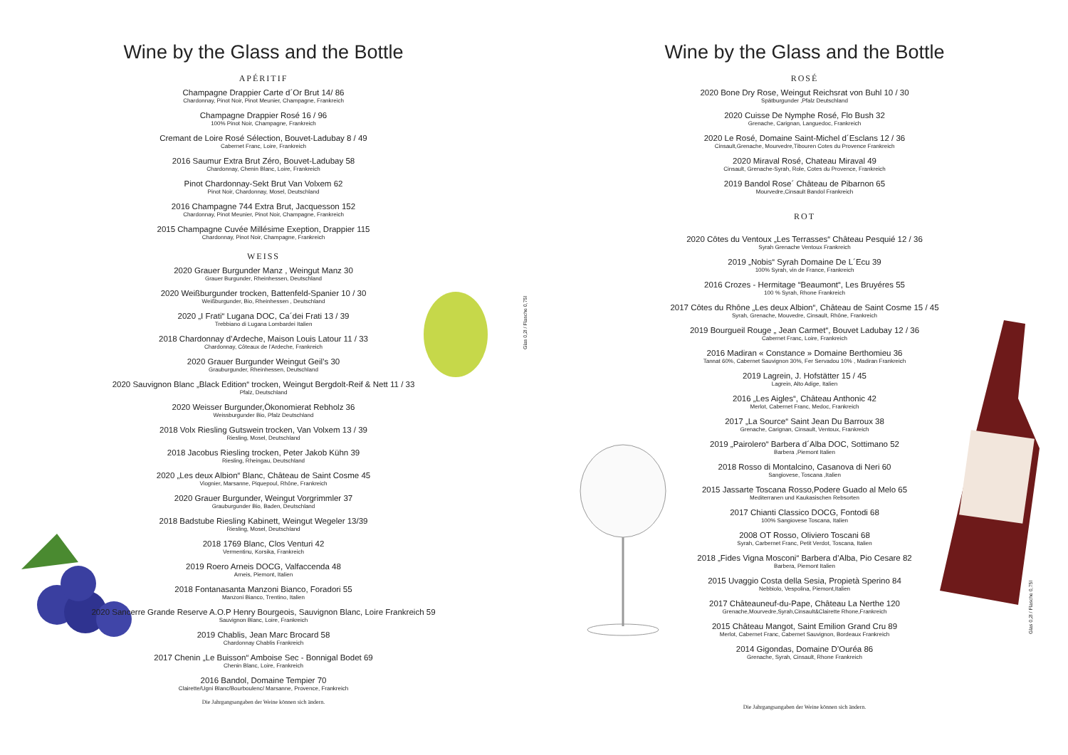Glas 0,2l / Flasche 0,75l
Glas 0,2l / Flasche 0,75l
Wine by the Glass and the Bottle
APÉRITIF
Champagne Drappier Carte d´Or Brut 14/ 86
Chardonnay, Pinot Noir, Pinot Meunier, Champagne, Frankreich
Champagne Drappier Rosé 16 / 96
100% Pinot Noir, Champagne, Frankreich
Cremant de Loire Rosé Sélection, Bouvet-Ladubay 8 / 49
Cabernet Franc, Loire, Frankreich
2016 Saumur Extra Brut Zéro, Bouvet-Ladubay 58
Chardonnay, Chenin Blanc, Loire, Frankreich
Pinot Chardonnay-Sekt Brut Van Volxem 62
Pinot Noir, Chardonnay, Mosel, Deutschland
2016 Champagne 744 Extra Brut, Jacquesson 152
Chardonnay, Pinot Meunier, Pinot Noir, Champagne, Frankreich
2015 Champagne Cuvée Millésime Exeption, Drappier 115
Chardonnay, Pinot Noir, Champagne, Frankreich
WEISS
2020 Grauer Burgunder Manz , Weingut Manz 30
Grauer Burgunder, Rheinhessen, Deutschland
2020 Weißburgunder trocken, Battenfeld-Spanier 10 / 30
Weißburgunder, Bio, Rheinhessen , Deutschland
2020 „I Frati“ Lugana DOC, Ca´dei Frati 13 / 39
Trebbiano di Lugana Lombardei Italien
2018 Chardonnay d’Ardeche, Maison Louis Latour 11 / 33
Chardonnay, Côteaux de l’Ardeche, Frankreich
2020 Grauer Burgunder Weingut Geil’s 30
Grauburgunder, Rheinhessen, Deutschland
2020 Sauvignon Blanc „Black Edition“ trocken, Weingut Bergdolt-Reif & Nett 11 / 33
Pfalz, Deutschland
2020 Weisser Burgunder,Ökonomierat Rebholz 36
Weissburgunder Bio, Pfalz Deutschland
2018 Volx Riesling Gutswein trocken, Van Volxem 13 / 39
Riesling, Mosel, Deutschland
2018 Jacobus Riesling trocken, Peter Jakob Kühn 39
Riesling, Rheingau, Deutschland
2020 „Les deux Albion“ Blanc, Château de Saint Cosme 45
Viognier, Marsanne, Piquepoul, Rhône, Frankreich
2020 Grauer Burgunder, Weingut Vorgrimmler 37
Grauburgunder Bio, Baden, Deutschland
2018 Badstube Riesling Kabinett, Weingut Wegeler 13/39
Riesling, Mosel, Deutschland
2018 1769 Blanc, Clos Venturi 42
Vermentinu, Korsika, Frankreich
2019 Roero Arneis DOCG, Valfaccenda 48
Arneis, Piemont, Italien
2018 Fontanasanta Manzoni Bianco, Foradori 55
Manzoni Bianco, Trentino, Italien
2020 Sancerre Grande Reserve A.O.P Henry Bourgeois, Sauvignon Blanc, Loire Frankreich 59
Sauvignon Blanc, Loire, Frankreich
2019 Chablis, Jean Marc Brocard 58
Chardonnay Chablis Frankreich
2017 Chenin „Le Buisson“ Amboise Sec - Bonnigal Bodet 69
Chenin Blanc, Loire, Frankreich
2016 Bandol, Domaine Tempier 70
Clairette/Ugni Blanc/Bourboulenc/ Marsanne, Provence, Frankreich
Die Jahrgangsangaben der Weine können sich ändern.
Wine by the Glass and the Bottle
ROSÉ
2020 Bone Dry Rose, Weingut Reichsrat von Buhl 10 / 30
Spätburgunder ,Pfalz Deutschland
2020 Cuisse De Nymphe Rosé, Flo Bush 32
Grenache, Carignan, Languedoc, Frankreich
2020 Le Rosé, Domaine Saint-Michel d´Esclans 12 / 36
Cinsault,Grenache, Mourvedre,Tibouren Cotes du Provence Frankreich
2020 Miraval Rosé, Chateau Miraval 49
Cinsault, Grenache-Syrah, Role, Cotes du Provence, Frankreich
2019 Bandol Rose´ Château de Pibarnon 65
Mourvedre,Cinsault Bandol Frankreich
ROT
2020 Côtes du Ventoux „Les Terrasses“ Château Pesquié 12 / 36
Syrah Grenache Ventoux Frankreich
2019 „Nobis“ Syrah Domaine De L´Ecu 39
100% Syrah, vin de France, Frankreich
2016 Crozes - Hermitage “Beaumont“, Les Bruyéres 55
100 % Syrah, Rhone Frankreich
2017 Côtes du Rhône „Les deux Albion“, Château de Saint Cosme 15 / 45
Syrah, Grenache, Mouvedre, Cinsault, Rhône, Frankreich
2019 Bourgueil Rouge „ Jean Carmet“, Bouvet Ladubay 12 / 36
Cabernet Franc, Loire, Frankreich
2016 Madiran « Constance » Domaine Berthomieu 36
Tannat 60%, Cabernet Sauvignon 30%, Fer Servadou 10% , Madiran Frankreich
2019 Lagrein, J. Hofstätter 15 / 45
Lagrein, Alto Adige, Italien
2016 „Les Aigles“, Château Anthonic 42
Merlot, Cabernet Franc, Medoc, Frankreich
2017 „La Source“ Saint Jean Du Barroux 38
Grenache, Carignan, Cinsault, Ventoux, Frankreich
2019 „Pairolero“ Barbera d´Alba DOC, Sottimano 52
Barbera ,Piemont Italien
2018 Rosso di Montalcino, Casanova di Neri 60
Sangiovese, Toscana ,Italien
2015 Jassarte Toscana Rosso,Podere Guado al Melo 65
Mediterranen und Kaukasischen Rebsorten
2017 Chianti Classico DOCG, Fontodi 68
100% Sangiovese Toscana, Italien
2008 OT Rosso, Oliviero Toscani 68
Syrah, Carbernet Franc, Petit Verdot, Toscana, Italien
2018 „Fides Vigna Mosconi“ Barbera d’Alba, Pio Cesare 82
Barbera, Piemont Italien
2015 Uvaggio Costa della Sesia, Propietà Sperino 84
Nebbiolo, Vespolina, Piemont,Italien
2017 Châteauneuf-du-Pape, Château La Nerthe 120
Grenache,Mourvedre,Syrah,Cinsault&Clairette Rhone,Frankreich
2015 Château Mangot, Saint Emilion Grand Cru 89
Merlot, Cabernet Franc, Cabernet Sauvignon, Bordeaux Frankreich
2014 Gigondas, Domaine D’Ouréa 86
Grenache, Syrah, Cinsault, Rhone Frankreich
Die Jahrgangsangaben der Weine können sich ändern.